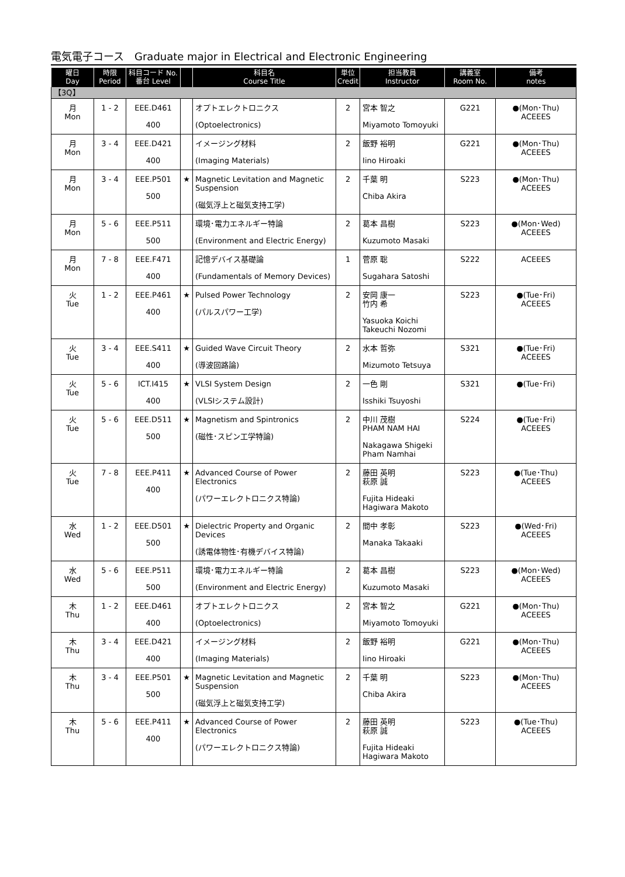電気電子コース　Graduate major in Electrical and Electronic Engineering
| 曜日 Day | 時限 Period | 科目コード No. 番台 Level | | 科目名 Course Title | 単位 Credit | 担当教員 Instructor | 講義室 Room No. | 備考 notes |
| --- | --- | --- | --- | --- | --- | --- | --- | --- |
| 【3Q】 | | | | | | | | |
| 月 Mon | 1 - 2 | EEE.D461 400 | | オプトエレクトロニクス (Optoelectronics) | 2 | 宮本 智之 Miyamoto Tomoyuki | G221 | ●(Mon･Thu) ACEEES |
| 月 Mon | 3 - 4 | EEE.D421 400 | | イメージング材料 (Imaging Materials) | 2 | 飯野 裕明 Iino Hiroaki | G221 | ●(Mon･Thu) ACEEES |
| 月 Mon | 3 - 4 | EEE.P501 500 | ★ | Magnetic Levitation and Magnetic Suspension (磁気浮上と磁気支持工学) | 2 | 千葉 明 Chiba Akira | S223 | ●(Mon･Thu) ACEEES |
| 月 Mon | 5 - 6 | EEE.P511 500 | | 環境･電力エネルギー特論 (Environment and Electric Energy) | 2 | 葛本 昌樹 Kuzumoto Masaki | S223 | ●(Mon･Wed) ACEEES |
| 月 Mon | 7 - 8 | EEE.F471 400 | | 記憶デバイス基礎論 (Fundamentals of Memory Devices) | 1 | 菅原 聡 Sugahara Satoshi | S222 | ACEEES |
| 火 Tue | 1 - 2 | EEE.P461 400 | ★ | Pulsed Power Technology (パルスパワー工学) | 2 | 安岡 康一 竹内 希 Yasuoka Koichi Takeuchi Nozomi | S223 | ●(Tue･Fri) ACEEES |
| 火 Tue | 3 - 4 | EEE.S411 400 | ★ | Guided Wave Circuit Theory (導波回路論) | 2 | 水本 哲弥 Mizumoto Tetsuya | S321 | ●(Tue･Fri) ACEEES |
| 火 Tue | 5 - 6 | ICT.I415 400 | ★ | VLSI System Design (VLSIシステム設計) | 2 | 一色 剛 Isshiki Tsuyoshi | S321 | ●(Tue･Fri) |
| 火 Tue | 5 - 6 | EEE.D511 500 | ★ | Magnetism and Spintronics (磁性･スピン工学特論) | 2 | 中川 茂樹 PHAM NAM HAI Nakagawa Shigeki Pham Namhai | S224 | ●(Tue･Fri) ACEEES |
| 火 Tue | 7 - 8 | EEE.P411 400 | ★ | Advanced Course of Power Electronics (パワーエレクトロニクス特論) | 2 | 藤田 英明 萩原 誠 Fujita Hideaki Hagiwara Makoto | S223 | ●(Tue･Thu) ACEEES |
| 水 Wed | 1 - 2 | EEE.D501 500 | ★ | Dielectric Property and Organic Devices (誘電体物性･有機デバイス特論) | 2 | 間中 孝彰 Manaka Takaaki | S223 | ●(Wed･Fri) ACEEES |
| 水 Wed | 5 - 6 | EEE.P511 500 | | 環境･電力エネルギー特論 (Environment and Electric Energy) | 2 | 葛本 昌樹 Kuzumoto Masaki | S223 | ●(Mon･Wed) ACEEES |
| 木 Thu | 1 - 2 | EEE.D461 400 | | オプトエレクトロニクス (Optoelectronics) | 2 | 宮本 智之 Miyamoto Tomoyuki | G221 | ●(Mon･Thu) ACEEES |
| 木 Thu | 3 - 4 | EEE.D421 400 | | イメージング材料 (Imaging Materials) | 2 | 飯野 裕明 Iino Hiroaki | G221 | ●(Mon･Thu) ACEEES |
| 木 Thu | 3 - 4 | EEE.P501 500 | ★ | Magnetic Levitation and Magnetic Suspension (磁気浮上と磁気支持工学) | 2 | 千葉 明 Chiba Akira | S223 | ●(Mon･Thu) ACEEES |
| 木 Thu | 5 - 6 | EEE.P411 400 | ★ | Advanced Course of Power Electronics (パワーエレクトロニクス特論) | 2 | 藤田 英明 萩原 誠 Fujita Hideaki Hagiwara Makoto | S223 | ●(Tue･Thu) ACEEES |